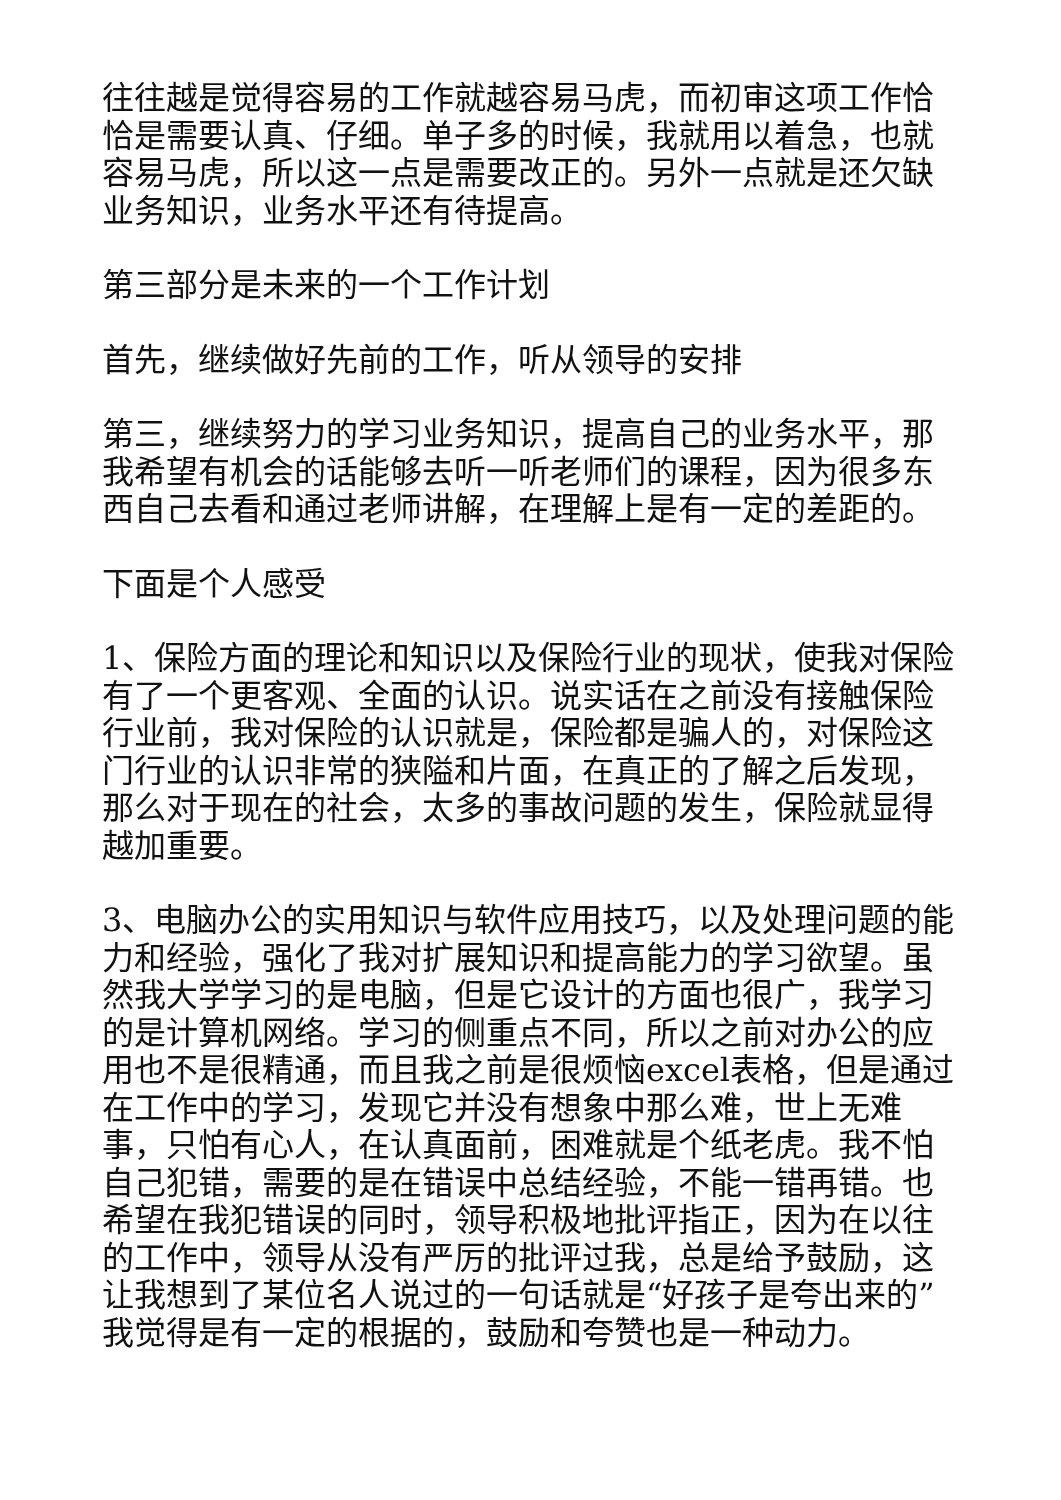往往越是觉得容易的工作就越容易马虎，而初审这项工作恰恰是需要认真、仔细。单子多的时候，我就用以着急，也就容易马虎，所以这一点是需要改正的。另外一点就是还欠缺业务知识，业务水平还有待提高。
第三部分是未来的一个工作计划
首先，继续做好先前的工作，听从领导的安排
第三，继续努力的学习业务知识，提高自己的业务水平，那我希望有机会的话能够去听一听老师们的课程，因为很多东西自己去看和通过老师讲解，在理解上是有一定的差距的。
下面是个人感受
1、保险方面的理论和知识以及保险行业的现状，使我对保险有了一个更客观、全面的认识。说实话在之前没有接触保险行业前，我对保险的认识就是，保险都是骗人的，对保险这门行业的认识非常的狭隘和片面，在真正的了解之后发现，那么对于现在的社会，太多的事故问题的发生，保险就显得越加重要。
3、电脑办公的实用知识与软件应用技巧，以及处理问题的能力和经验，强化了我对扩展知识和提高能力的学习欲望。虽然我大学学习的是电脑，但是它设计的方面也很广，我学习的是计算机网络。学习的侧重点不同，所以之前对办公的应用也不是很精通，而且我之前是很烦恼excel表格，但是通过在工作中的学习，发现它并没有想象中那么难，世上无难事，只怕有心人，在认真面前，困难就是个纸老虎。我不怕自己犯错，需要的是在错误中总结经验，不能一错再错。也希望在我犯错误的同时，领导积极地批评指正，因为在以往的工作中，领导从没有严厉的批评过我，总是给予鼓励，这让我想到了某位名人说过的一句话就是“好孩子是夸出来的”我觉得是有一定的根据的，鼓励和夸赞也是一种动力。